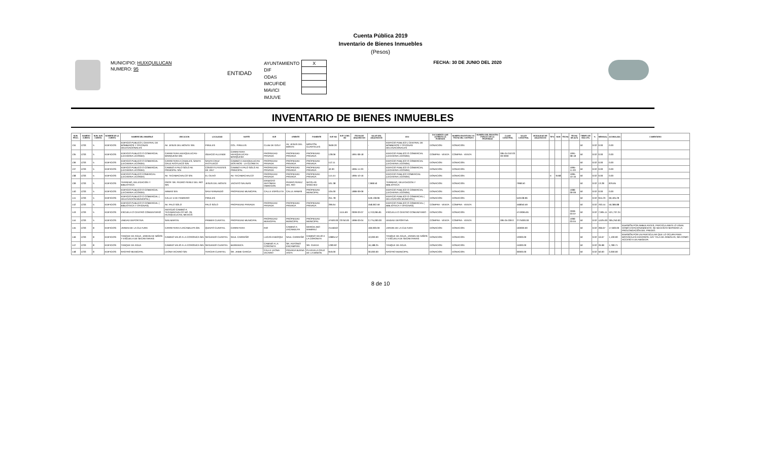Cuenta Pública 2019
Inventario de Bienes Inmuebles
(Pesos)
MUNICIPIO: HUIXQUILUCAN
NUMERO: 95
ENTIDAD
| AYUNTAMIENTO | X |
| DIF | |
| ODAS | |
| IMCUFIDE | |
| MAVICI | |
| IMJUVE | |
FECHA: 30 DE JUNIO DEL 2020
INVENTARIO DE BIENES INMUEBLES
| NUM. PROG. | NUMERO CUENTA | NUM. SUB CUENTA | NOMBRE DE LA CUENTA | NOMBRE DEL INMUEBLE | UBICACION | LOCALIDAD | NORTE | SUR | ORIENTE | PONIENTE | SUP. M2 | SUP. CONS. M2 | FECHA DE ADQUISICION | VALOR DEL ADQUISICION | USO | DOCUMENTO QUE ACREDITA LA POSESION | NUMERO ESCRITURA Y/O FECHA DEL CONTRATO | NUMERO DEL REGISTRO PUBLICO DE LA PROPIEDAD | CLAVE CATASTRAL | VALOR CATASTRAL | MODALIDAD DE ADQUISICION | TIPO | NUM | FECHA | FECHA DE ALTA | TIEMPO DE VIDA UTIL | % | MENSUAL | ACUMULADA | COMENTARIO |
| --- | --- | --- | --- | --- | --- | --- | --- | --- | --- | --- | --- | --- | --- | --- | --- | --- | --- | --- | --- | --- | --- | --- | --- | --- | --- | --- | --- | --- | --- | --- |
| 134 | 1233 | 5 | EDIFICIOS | EDIFICIO PUBLICO ( CENTRAL DE BOMBEROS Y OFICINAS DELEGACIONALES | AV. JESUS DEL MONTE S/N | PIRULES | COL. PIRULES | CLUB DE GOLF | AV. JESUS DEL MONTE | MONTÓN CUARTELES | 3509.20 | | | - | EDIFICIO PUBLICO ( CENTRAL DE BOMBEROS Y OFICINAS DELEGACIONALES | DONACION | DONACION | | | | | | | | | 50 | 0.02 | 0.00 | 0.00 | |
| 135 | 1233 | 5 | EDIFICIOS | EDIFICIO PUBLICO O COMERCIAL (LECHERIA LICONSA) | CARRETERA HUIXQUILUCAN - MARQUESA S/N | IGNACIO ALLENDE | CARRETERA HUIXQUILUCAN - MARQUESA | PROPIEDAD PRIVADA | PROPIEDAD PRIVADA | PROPIEDAD PRIVADA | 128.06 | | 1991-08-18 | - | EDIFICIO PUBLICO O COMERCIAL (LECHERIA LICONSA) | COMPRA - VENTA | COMPRA - VENTA | | 095 04 010 03 00 0000 | | | | | | 1991-08-18 | 50 | 0.02 | 0.00 | 0.00 | |
| 136 | 1233 | 5 | EDIFICIOS | EDIFICIO PUBLICO O COMERCIAL (LECHERIA LICONSA) | CARRETERA A CANALES, SANTA CRUZ AYOTUXCO S/N | SANTA CRUZ AYOTUXCO | CAMINO A HUIXQUILUCAN DOS RIOS - LA GLORIETA | PROPIEDAD PRIVADA | PROPIEDAD PRIVADA | PROPIEDAD PRIVADA | 112.11 | | | - | EDIFICIO PUBLICO O COMERCIAL (LECHERIA LICONSA) | DONACION | DONACION | | | | | | | | | 50 | 0.02 | 0.00 | 0.00 | |
| 137 | 1233 | 5 | EDIFICIOS | EDIFICIO PUBLICO O COMERCIAL (LECHERIA LICONSA) | CAMINO A PALO SOLO AV. PRINCIPAL S/N | CONSTITUYENTES DE 1917 | CAMINO A PALO SOLO AV. PRINCIPAL | PROPIEDAD PRIVADA | PROPIEDAD PRIVADA | PROPIEDAD PRIVADA | 40.30 | | 1995-11-03 | - | EDIFICIO PUBLICO O COMERCIAL (LECHERIA LICONSA) | DONACION | DONACION | | | | | | | | 1995-11-03 | 50 | 0.02 | 0.00 | 0.00 | |
| 138 | 1233 | 5 | EDIFICIOS | EDIFICIO PUBLICO COMERCIAL (LECHERIA LICONSA) | AV. TECAMACHALCO S/N | EL OLIVO | AV. TECAMACHALCO | PROPIEDAD PRIVADA | PROPIEDAD PRIVADA | PROPIEDAD PRIVADA | 114.44 | | 1995-10-16 | - | EDIFICIO PUBLICO COMERCIAL (LECHERIA LICONSA) | DONACION | DONACION | | | | | E | 9168 | | 1995-10-16 | 50 | 0.02 | 0.00 | 0.00 | |
| 139 | 1233 | 5 | EDIFICIOS | TERRENO, DELEGACION Y BIBLIOTECA | PROP. SR. PEDRO PEREZ DEL RIO S/N | JESUS DEL MONTE | JACINTO SALINAS | ERNESTO ANTOMAN OBREGON | PEDRO PEREZ DEL RIO | NICOLAS SANCHEZ | 531.38 | | | 7,968.50 | TERRENO, DELEGACION Y BIBLIOTECA | DONACION | DONACION | | | 7968.50 | | | | | | 50 | 0.02 | 13.28 | 876.65 | |
| 140 | 1233 | 5 | EDIFICIOS | EDIFICIO PUBLICO O COMERCIAL (LECHERIA LICONSA) | ARMAS S/N | SAN FERNANDO | PROPIEDAD MUNICIPAL | CALLE ESPOLETA | CALLE ARMAS | PROPIEDAD MUNICIPAL | 105.00 | | 1986-09-09 | - | EDIFICIO PUBLICO O COMERCIAL (LECHERIA LICONSA) | DONACION | DONACION | | | | | | | | 1986-09-09 | 50 | 0.02 | 0.00 | 0.00 | |
| 141 | 1233 | 5 | EDIFICIOS | EDIFICIO PUBLICO O COMERCIAL ( DELEGACION MUNICIPAL) | CALLE 5 DE FEBRERO | PIRULES | | | | | 251.78 | | | 549,138.96 | EDIFICIO PUBLICO O COMERCIAL ( DELEGACION MUNICIPAL) | DONACION | DONACION | | | 549138.96 | | | | | | 50 | 0.02 | 915.23 | 60,405.29 | |
| 142 | 1233 | 5 | EDIFICIOS | EDIFICIO PUBLICO O COMERCIAL ( BIBLIOTECA Y OFICINAS) | AV. PALO SOLO | PALO SOLO | PROPIEDAD PRIVADA | PROPIEDAD PRIVADA | PROPIEDAD PRIVADA | PROPIEDAD PRIVADA | 296.64 | | | 458,062.59 | EDIFICIO PUBLICO O COMERCIAL ( BIBLIOTECA Y OFICINAS) | COMPRA - VENTA | COMPRA - VENTA | | | 458050.59 | | | | | | 50 | 0.02 | 763.44 | 50,386.88 | |
| 143 | 1233 | 5 | EDIFICIOS | ESCUELA O CENTRO COMUNITARIO | ANTIGUO CAMINO A TECAMACHALCO NO. 26, HUIXQUILUCAN, MEXICO. | | | | | | | 1115.69 | 2009-03-07 | 4,743,065.81 | ESCUELA O CENTRO COMUNITARIO | DONACION | DONACION | | | 4743065.81 | | | | | 2009-03-07 | 50 | 0.02 | 7,905.11 | 521,737.24 | |
| 144 | 1233 | 5 | EDIFICIOS | UNIDAD DEPORTIVA | SAN MARTIN | PRIMER CUARTEL | PROPIEDAD MUNICIPAL | PROPIEDAD MUNICIPAL | PROPIEDAD MUNICIPAL | PROPIEDAD MUNICIPAL | 47500.00 | 23750.00 | 1996-03-04 | 2,775,000.00 | UNIDAD DEPORTIVA | COMPRA - VENTA | COMPRA - VENTA | | 095 05 039 0 | 2775000.00 | | | | | 1996-03-04 | 50 | 0.02 | 4,625.00 | 305,250.00 | |
| 145 | 1233 | 8 | EDIFICIOS | JARDIN DE LA CULTURA | CARRETERA A ZACAMULPA S/N | QUINTO CUARTEL | CARRETERA | RIO | CAMINO A ZACAMULPA | MARCELINO RAMIREZ | 21158.62 | | | 160,000.00 | JARDIN DE LA CULTURA | DONACION | DONACION | | | 160000.00 | | | | | | 50 | 0.02 | 266.67 | 17,600.00 | INVASIÓN POR AMBULANTES, PARTICULARES LO USAN COMO ESTACIONAMIENTO, SE NECESITA SEPARAR LA PROLONGACIÓN DEL PREDIO. |
| 146 | 1233 | 8 | EDIFICIOS | TANQUE DE AGUA, JARDIN DE NIÑOS Y ESCUELA DE SECRETARIAS | CAMINO VIEJO A LA CORONICA S/N | SEGUNDO CUARTEL | SAUL CARREÑO | LUCAS ENDOQUI | SAUL CARREÑO | CAMINO VIEJO A LA CORONITA | 10805.57 | | | 10,000.00 | TANQUE DE AGUA, JARDIN DE NIÑOS Y ESCUELA DE SECRETARIAS | DONACION | DONACION | | | 10000.00 | | | | | | 50 | 0.02 | 16.67 | 1,100.00 | INVASIÓN POR UN PARTICULAR QUE LO OCUPA PARA MATERIALES DIVERSOS, HAY TALA DE ARBOLES, SIN COMO ACCESO A UN ABIGEDR. |
| 147 | 1233 | 8 | EDIFICIOS | TANQUE DE AGUA | CAMINO VIEJO A LA CORONICA S/N | SEGUNDO CUARTEL | BARRANCA | CAMINO A LA CORONITA | SR. ANTONIO ENCAMPIRA | SR. CUEDA | 1283.92 | | | 16,188.25 | TANQUE DE AGUA | DONACION | DONACION | | | 15000.00 | | | | | | 50 | 0.02 | 26.98 | 1,780.71 | |
| 148 | 1233 | 8 | EDIFICIOS | RASTRO MUNICIPAL | LEONA VICARIO S/N | TERCER CUARTEL | SR. JAIME GARCIA | CALLE LEONA VICARIO | PRIVADA BUENA VISTA | PLAZUELA CRUZ DE LA MISION | 919.00 | | | 30,000.00 | RASTRO MUNICIPAL | DONACION | DONACION | | | 30000.00 | | | | | | 50 | 0.02 | 50.00 | 3,300.00 | |
8 de 10